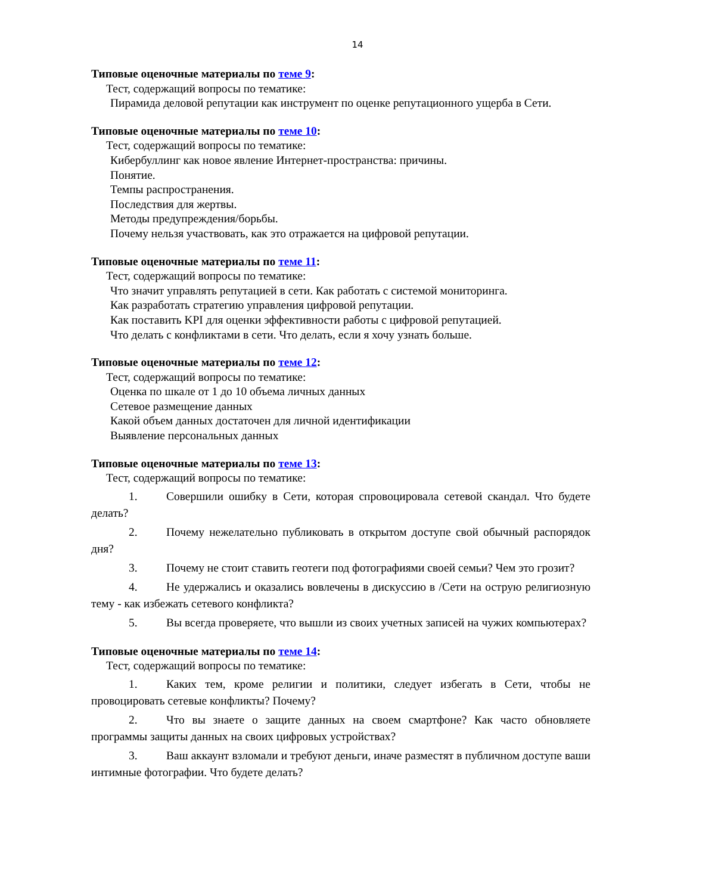14
Типовые оценочные материалы по теме 9:
Тест, содержащий вопросы по тематике:
Пирамида деловой репутации как инструмент по оценке репутационного ущерба в Сети.
Типовые оценочные материалы по теме 10:
Тест, содержащий вопросы по тематике:
Кибербуллинг как новое явление Интернет-пространства: причины.
Понятие.
Темпы распространения.
Последствия для жертвы.
Методы предупреждения/борьбы.
Почему нельзя участвовать, как это отражается на цифровой репутации.
Типовые оценочные материалы по теме 11:
Тест, содержащий вопросы по тематике:
Что значит управлять репутацией в сети. Как работать с системой мониторинга.
Как разработать стратегию управления цифровой репутации.
Как поставить KPI для оценки эффективности работы с цифровой репутацией.
Что делать с конфликтами в сети. Что делать, если я хочу узнать больше.
Типовые оценочные материалы по теме 12:
Тест, содержащий вопросы по тематике:
Оценка по шкале от 1 до 10 объема личных данных
Сетевое размещение данных
Какой объем данных достаточен для личной идентификации
Выявление персональных данных
Типовые оценочные материалы по теме 13:
Тест, содержащий вопросы по тематике:
1. Совершили ошибку в Сети, которая спровоцировала сетевой скандал. Что будете делать?
2. Почему нежелательно публиковать в открытом доступе свой обычный распорядок дня?
3. Почему не стоит ставить геотеги под фотографиями своей семьи? Чем это грозит?
4. Не удержались и оказались вовлечены в дискуссию в /Сети на острую религиозную тему - как избежать сетевого конфликта?
5. Вы всегда проверяете, что вышли из своих учетных записей на чужих компьютерах?
Типовые оценочные материалы по теме 14:
Тест, содержащий вопросы по тематике:
1. Каких тем, кроме религии и политики, следует избегать в Сети, чтобы не провоцировать сетевые конфликты? Почему?
2. Что вы знаете о защите данных на своем смартфоне? Как часто обновляете программы защиты данных на своих цифровых устройствах?
3. Ваш аккаунт взломали и требуют деньги, иначе разместят в публичном доступе ваши интимные фотографии. Что будете делать?